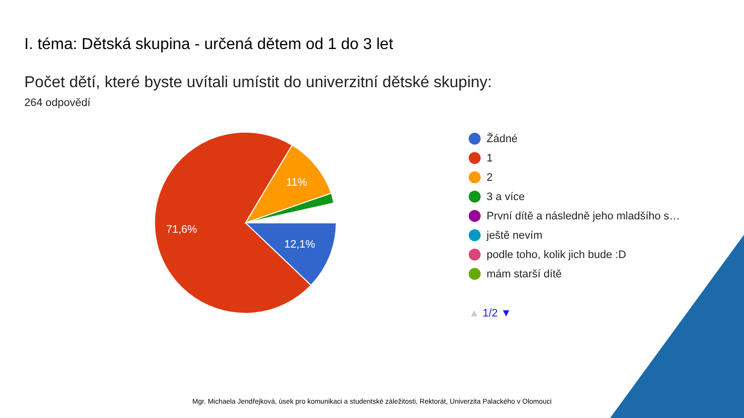I. téma: Dětská skupina - určená dětem od 1 do 3 let
Počet dětí, které byste uvítali umístit do univerzitní dětské skupiny:
264 odpovědí
71,6%
12,1%
11%
Žádné
1
2
3 a více
První dítě a následně jeho mladšího s…
ještě nevím
podle toho, kolik jich bude :D
mám starší dítě
▲ 1/2 ▼
Mgr. Michaela Jendřejková, úsek pro komunikaci a studentské záležitosti, Rektorát, Univerzita Palackého v Olomouci